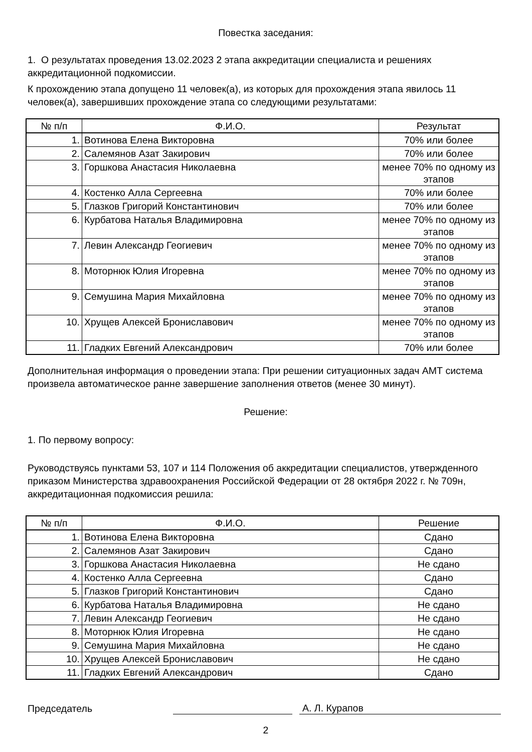Повестка заседания:
1. О результатах проведения 13.02.2023 2 этапа аккредитации специалиста и решениях аккредитационной подкомиссии.
К прохождению этапа допущено 11 человек(а), из которых для прохождения этапа явилось 11 человек(а), завершивших прохождение этапа со следующими результатами:
| № п/п | Ф.И.О. | Результат |
| --- | --- | --- |
| 1. | Вотинова Елена Викторовна | 70% или более |
| 2. | Салемянов Азат Закирович | 70% или более |
| 3. | Горшкова Анастасия Николаевна | менее 70% по одному из этапов |
| 4. | Костенко Алла Сергеевна | 70% или более |
| 5. | Глазков Григорий Константинович | 70% или более |
| 6. | Курбатова Наталья Владимировна | менее 70% по одному из этапов |
| 7. | Левин Александр Геогиевич | менее 70% по одному из этапов |
| 8. | Моторнюк Юлия Игоревна | менее 70% по одному из этапов |
| 9. | Семушина Мария Михайловна | менее 70% по одному из этапов |
| 10. | Хрущев Алексей Брониславович | менее 70% по одному из этапов |
| 11. | Гладких Евгений Александрович | 70% или более |
Дополнительная информация о проведении этапа: При решении ситуационных задач АМТ система произвела автоматическое ранне завершение заполнения ответов (менее 30 минут).
Решение:
1. По первому вопросу:
Руководствуясь пунктами 53, 107 и 114 Положения об аккредитации специалистов, утвержденного приказом Министерства здравоохранения Российской Федерации от 28 октября 2022 г. № 709н, аккредитационная подкомиссия решила:
| № п/п | Ф.И.О. | Решение |
| --- | --- | --- |
| 1. | Вотинова Елена Викторовна | Сдано |
| 2. | Салемянов Азат Закирович | Сдано |
| 3. | Горшкова Анастасия Николаевна | Не сдано |
| 4. | Костенко Алла Сергеевна | Сдано |
| 5. | Глазков Григорий Константинович | Сдано |
| 6. | Курбатова Наталья Владимировна | Не сдано |
| 7. | Левин Александр Геогиевич | Не сдано |
| 8. | Моторнюк Юлия Игоревна | Не сдано |
| 9. | Семушина Мария Михайловна | Не сдано |
| 10. | Хрущев Алексей Брониславович | Не сдано |
| 11. | Гладких Евгений Александрович | Сдано |
Председатель
А. Л. Курапов
2